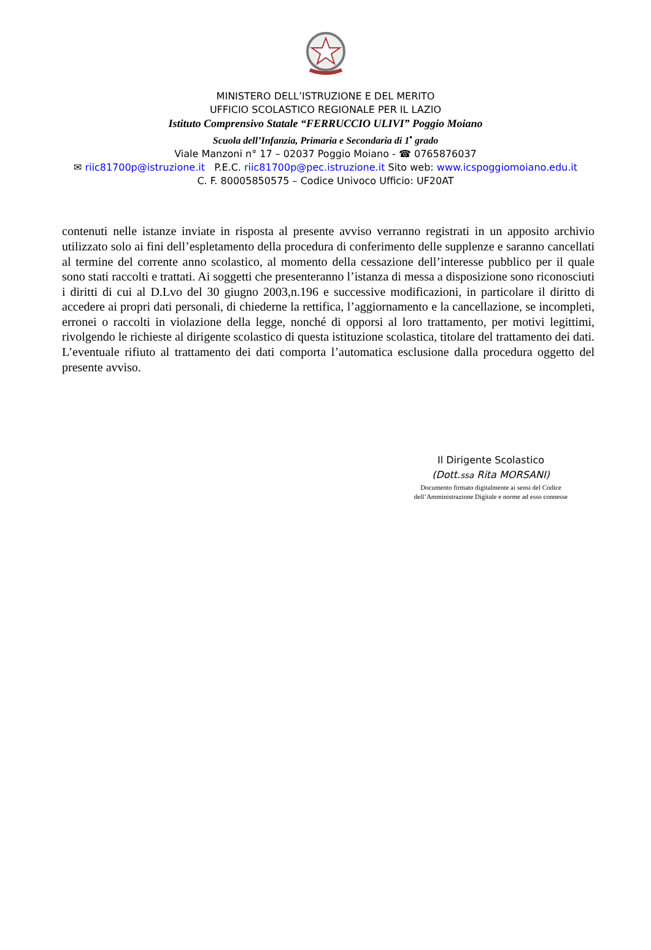MINISTERO DELL’ISTRUZIONE E DEL MERITO
UFFICIO SCOLASTICO REGIONALE PER IL LAZIO
Istituto Comprensivo Statale “FERRUCCIO ULIVI” Poggio Moiano
Scuola dell’Infanzia, Primaria e Secondaria di 1<sup>•</sup> grado
Viale Manzoni n° 17 – 02037 Poggio Moiano - ☎ 0765876037
✉ riic81700p@istruzione.it P.E.C. riic81700p@pec.istruzione.it Sito web: www.icspoggiomoiano.edu.it
C. F. 80005850575 – Codice Univoco Ufficio: UF20AT
contenuti nelle istanze inviate in risposta al presente avviso verranno registrati in un apposito archivio utilizzato solo ai fini dell’espletamento della procedura di conferimento delle supplenze e saranno cancellati al termine del corrente anno scolastico, al momento della cessazione dell’interesse pubblico per il quale sono stati raccolti e trattati. Ai soggetti che presenteranno l’istanza di messa a disposizione sono riconosciuti i diritti di cui al D.Lvo del 30 giugno 2003,n.196 e successive modificazioni, in particolare il diritto di accedere ai propri dati personali, di chiederne la rettifica, l’aggiornamento e la cancellazione, se incompleti, erronei o raccolti in violazione della legge, nonché di opporsi al loro trattamento, per motivi legittimi, rivolgendo le richieste al dirigente scolastico di questa istituzione scolastica, titolare del trattamento dei dati. L’eventuale rifiuto al trattamento dei dati comporta l’automatica esclusione dalla procedura oggetto del presente avviso.
Il Dirigente Scolastico
(Dott.ssa Rita MORSANI)
Documento firmato digitalmente ai sensi del Codice
dell’Amministrazione Digitale e norme ad esso connesse